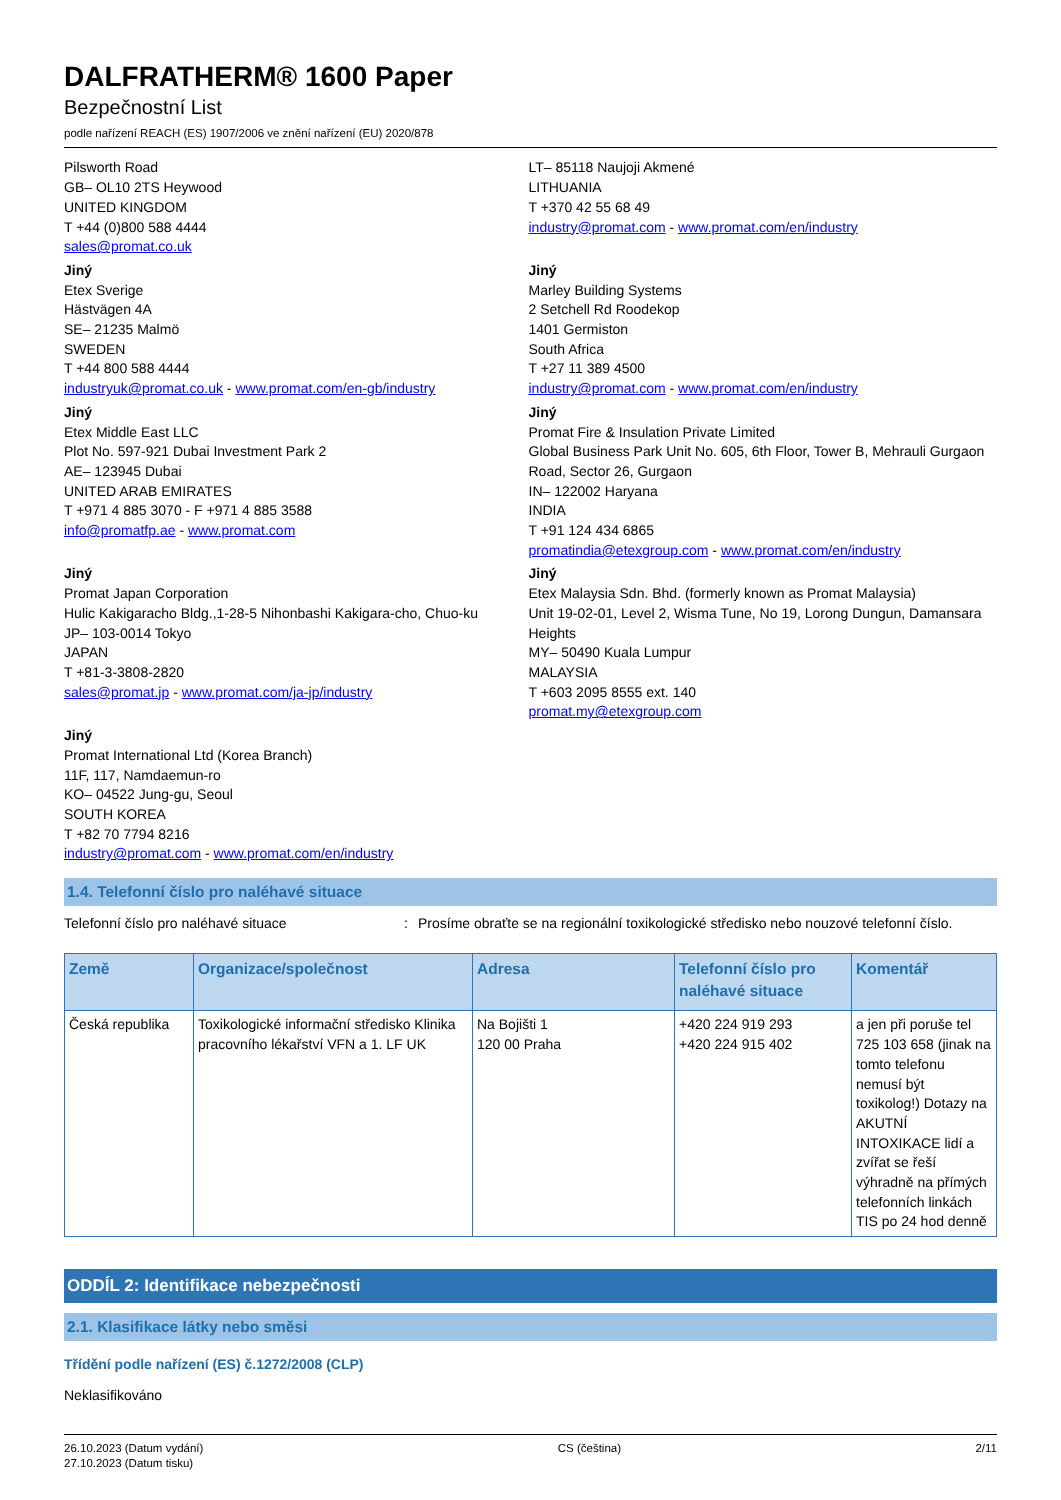DALFRATHERM® 1600 Paper
Bezpečnostní List
podle nařízení REACH (ES) 1907/2006 ve znění nařízení (EU) 2020/878
Pilsworth Road
GB– OL10 2TS Heywood
UNITED KINGDOM
T +44 (0)800 588 4444
sales@promat.co.uk
Jiný
Etex Sverige
Hästvägen 4A
SE– 21235 Malmö
SWEDEN
T +44 800 588 4444
industryuk@promat.co.uk - www.promat.com/en-gb/industry
Jiný
Etex Middle East LLC
Plot No. 597-921 Dubai Investment Park 2
AE– 123945 Dubai
UNITED ARAB EMIRATES
T +971 4 885 3070 - F +971 4 885 3588
info@promatfp.ae - www.promat.com
Jiný
Promat Japan Corporation
Hulic Kakigaracho Bldg.,1-28-5 Nihonbashi Kakigara-cho, Chuo-ku
JP– 103-0014 Tokyo
JAPAN
T +81-3-3808-2820
sales@promat.jp - www.promat.com/ja-jp/industry
Jiný
Promat International Ltd (Korea Branch)
11F, 117, Namdaemun-ro
KO– 04522 Jung-gu, Seoul
SOUTH KOREA
T +82 70 7794 8216
industry@promat.com - www.promat.com/en/industry
LT– 85118 Naujoji Akmené
LITHUANIA
T +370 42 55 68 49
industry@promat.com - www.promat.com/en/industry
Jiný
Marley Building Systems
2 Setchell Rd Roodekop
1401 Germiston
South Africa
T +27 11 389 4500
industry@promat.com - www.promat.com/en/industry
Jiný
Promat Fire & Insulation Private Limited
Global Business Park Unit No. 605, 6th Floor, Tower B, Mehrauli Gurgaon Road, Sector 26, Gurgaon
IN– 122002 Haryana
INDIA
T +91 124 434 6865
promatindia@etexgroup.com - www.promat.com/en/industry
Jiný
Etex Malaysia Sdn. Bhd. (formerly known as Promat Malaysia)
Unit 19-02-01, Level 2, Wisma Tune, No 19, Lorong Dungun, Damansara Heights
MY– 50490 Kuala Lumpur
MALAYSIA
T +603 2095 8555 ext. 140
promat.my@etexgroup.com
1.4. Telefonní číslo pro naléhavé situace
Telefonní číslo pro naléhavé situace : Prosíme obraťte se na regionální toxikologické středisko nebo nouzové telefonní číslo.
| Země | Organizace/společnost | Adresa | Telefonní číslo pro naléhavé situace | Komentář |
| --- | --- | --- | --- | --- |
| Česká republika | Toxikologické informační středisko Klinika pracovního lékařství VFN a 1. LF UK | Na Bojišti 1 120 00 Praha | +420 224 919 293 +420 224 915 402 | a jen při poruše tel 725 103 658 (jinak na tomto telefonu nemusí být toxikolog!) Dotazy na AKUTNÍ INTOXIKACE lidí a zvířat se řeší výhradně na přímých telefonních linkách TIS po 24 hod denně |
ODDÍL 2: Identifikace nebezpečnosti
2.1. Klasifikace látky nebo směsi
Třídění podle nařízení (ES) č.1272/2008 (CLP)
Neklasifikováno
26.10.2023 (Datum vydání)
27.10.2023 (Datum tisku)
CS (čeština) 2/11